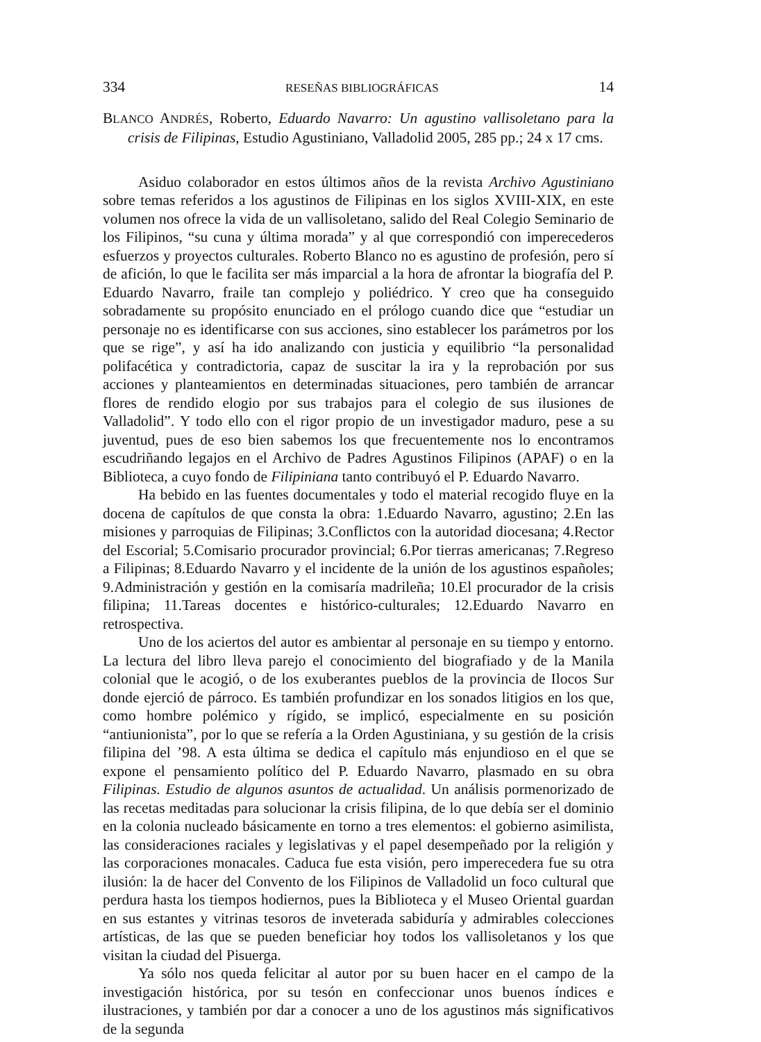334 RESEÑAS BIBLIOGRÁFICAS 14
BLANCO ANDRÉS, Roberto, Eduardo Navarro: Un agustino vallisoletano para la crisis de Filipinas, Estudio Agustiniano, Valladolid 2005, 285 pp.; 24 x 17 cms.
Asiduo colaborador en estos últimos años de la revista Archivo Agustiniano sobre temas referidos a los agustinos de Filipinas en los siglos XVIII-XIX, en este volumen nos ofrece la vida de un vallisoletano, salido del Real Colegio Seminario de los Filipinos, “su cuna y última morada” y al que correspondió con imperecederos esfuerzos y proyectos culturales. Roberto Blanco no es agustino de profesión, pero sí de afición, lo que le facilita ser más imparcial a la hora de afrontar la biografía del P. Eduardo Navarro, fraile tan complejo y poliédrico. Y creo que ha conseguido sobradamente su propósito enunciado en el prólogo cuando dice que “estudiar un personaje no es identificarse con sus acciones, sino establecer los parámetros por los que se rige”, y así ha ido analizando con justicia y equilibrio “la personalidad polifacética y contradictoria, capaz de suscitar la ira y la reprobación por sus acciones y planteamientos en determinadas situaciones, pero también de arrancar flores de rendido elogio por sus trabajos para el colegio de sus ilusiones de Valladolid”. Y todo ello con el rigor propio de un investigador maduro, pese a su juventud, pues de eso bien sabemos los que frecuentemente nos lo encontramos escudriñando legajos en el Archivo de Padres Agustinos Filipinos (APAF) o en la Biblioteca, a cuyo fondo de Filipiniana tanto contribuyó el P. Eduardo Navarro.
Ha bebido en las fuentes documentales y todo el material recogido fluye en la docena de capítulos de que consta la obra: 1.Eduardo Navarro, agustino; 2.En las misiones y parroquias de Filipinas; 3.Conflictos con la autoridad diocesana; 4.Rector del Escorial; 5.Comisario procurador provincial; 6.Por tierras americanas; 7.Regreso a Filipinas; 8.Eduardo Navarro y el incidente de la unión de los agustinos españoles; 9.Administración y gestión en la comisaría madrileña; 10.El procurador de la crisis filipina; 11.Tareas docentes e histórico-culturales; 12.Eduardo Navarro en retrospectiva.
Uno de los aciertos del autor es ambientar al personaje en su tiempo y entorno. La lectura del libro lleva parejo el conocimiento del biografiado y de la Manila colonial que le acogió, o de los exuberantes pueblos de la provincia de Ilocos Sur donde ejerció de párroco. Es también profundizar en los sonados litigios en los que, como hombre polémico y rígido, se implicó, especialmente en su posición “antiunionista”, por lo que se refería a la Orden Agustiniana, y su gestión de la crisis filipina del ’98. A esta última se dedica el capítulo más enjundioso en el que se expone el pensamiento político del P. Eduardo Navarro, plasmado en su obra Filipinas. Estudio de algunos asuntos de actualidad. Un análisis pormenorizado de las recetas meditadas para solucionar la crisis filipina, de lo que debía ser el dominio en la colonia nucleado básicamente en torno a tres elementos: el gobierno asimilista, las consideraciones raciales y legislativas y el papel desempeñado por la religión y las corporaciones monacales. Caduca fue esta visión, pero imperecedera fue su otra ilusión: la de hacer del Convento de los Filipinos de Valladolid un foco cultural que perdura hasta los tiempos hodiernos, pues la Biblioteca y el Museo Oriental guardan en sus estantes y vitrinas tesoros de inveterada sabiduría y admirables colecciones artísticas, de las que se pueden beneficiar hoy todos los vallisoletanos y los que visitan la ciudad del Pisuerga.
Ya sólo nos queda felicitar al autor por su buen hacer en el campo de la investigación histórica, por su tesón en confeccionar unos buenos índices e ilustraciones, y también por dar a conocer a uno de los agustinos más significativos de la segunda